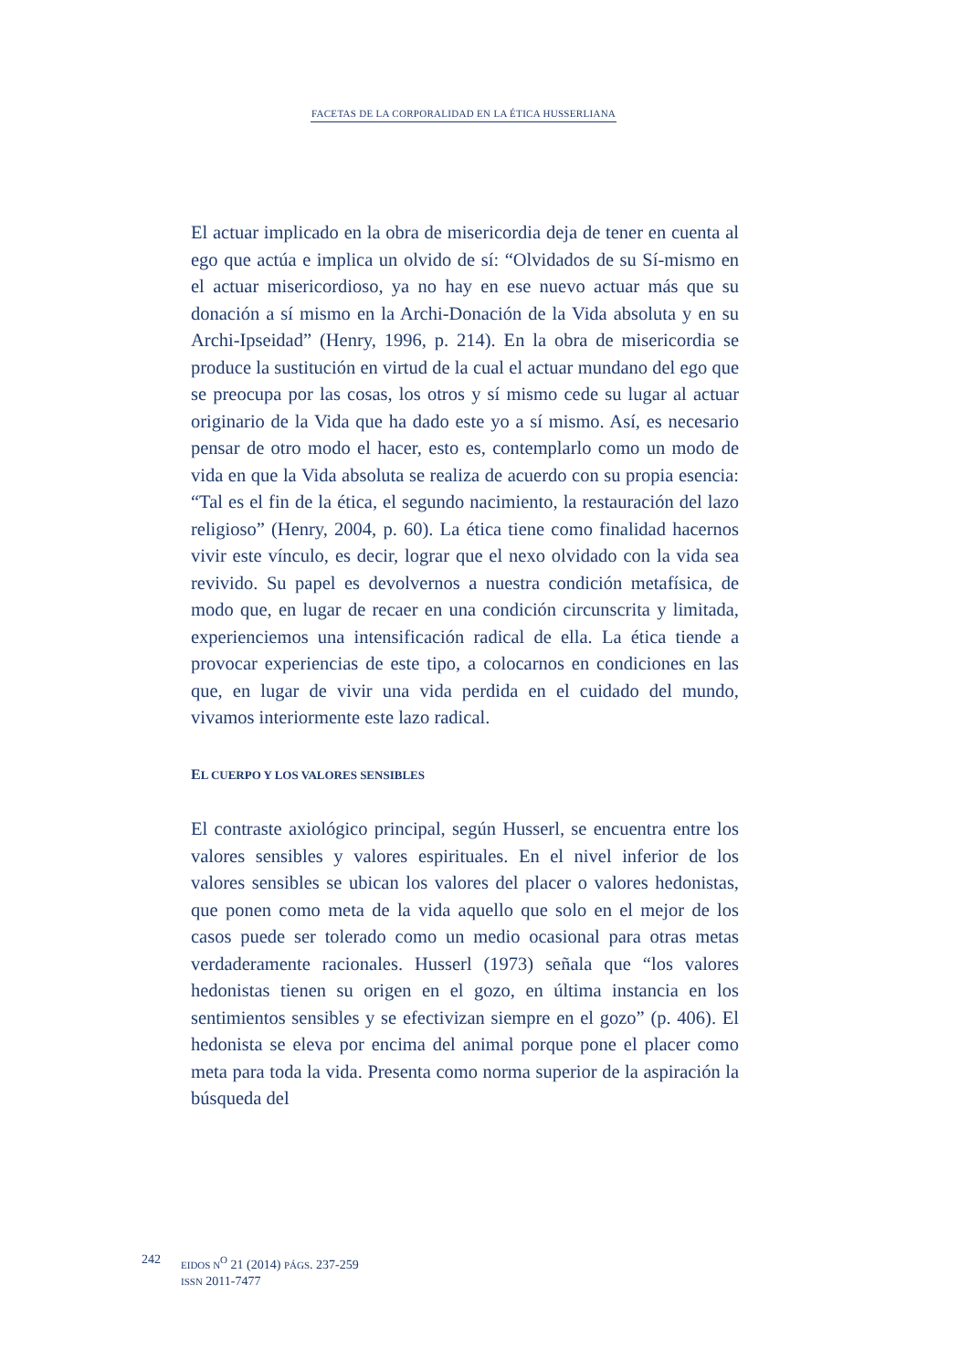FACETAS DE LA CORPORALIDAD EN LA ÉTICA HUSSERLIANA
El actuar implicado en la obra de misericordia deja de tener en cuenta al ego que actúa e implica un olvido de sí: “Olvidados de su Sí-mismo en el actuar misericordioso, ya no hay en ese nuevo actuar más que su donación a sí mismo en la Archi-Donación de la Vida absoluta y en su Archi-Ipseidad” (Henry, 1996, p. 214). En la obra de misericordia se produce la sustitución en virtud de la cual el actuar mundano del ego que se preocupa por las cosas, los otros y sí mismo cede su lugar al actuar originario de la Vida que ha dado este yo a sí mismo. Así, es necesario pensar de otro modo el hacer, esto es, contemplarlo como un modo de vida en que la Vida absoluta se realiza de acuerdo con su propia esencia: “Tal es el fin de la ética, el segundo nacimiento, la restauración del lazo religioso” (Henry, 2004, p. 60). La ética tiene como finalidad hacernos vivir este vínculo, es decir, lograr que el nexo olvidado con la vida sea revivido. Su papel es devolvernos a nuestra condición metafísica, de modo que, en lugar de recaer en una condición circunscrita y limitada, experienciemos una intensificación radical de ella. La ética tiende a provocar experiencias de este tipo, a colocarnos en condiciones en las que, en lugar de vivir una vida perdida en el cuidado del mundo, vivamos interiormente este lazo radical.
EL CUERPO Y LOS VALORES SENSIBLES
El contraste axiológico principal, según Husserl, se encuentra entre los valores sensibles y valores espirituales. En el nivel inferior de los valores sensibles se ubican los valores del placer o valores hedonistas, que ponen como meta de la vida aquello que solo en el mejor de los casos puede ser tolerado como un medio ocasional para otras metas verdaderamente racionales. Husserl (1973) señala que “los valores hedonistas tienen su origen en el gozo, en última instancia en los sentimientos sensibles y se efectivizan siempre en el gozo” (p. 406). El hedonista se eleva por encima del animal porque pone el placer como meta para toda la vida. Presenta como norma superior de la aspiración la búsqueda del
242
EIDOS N<sup>O</sup> 21 (2014) PÁGS. 237-259
ISSN 2011-7477